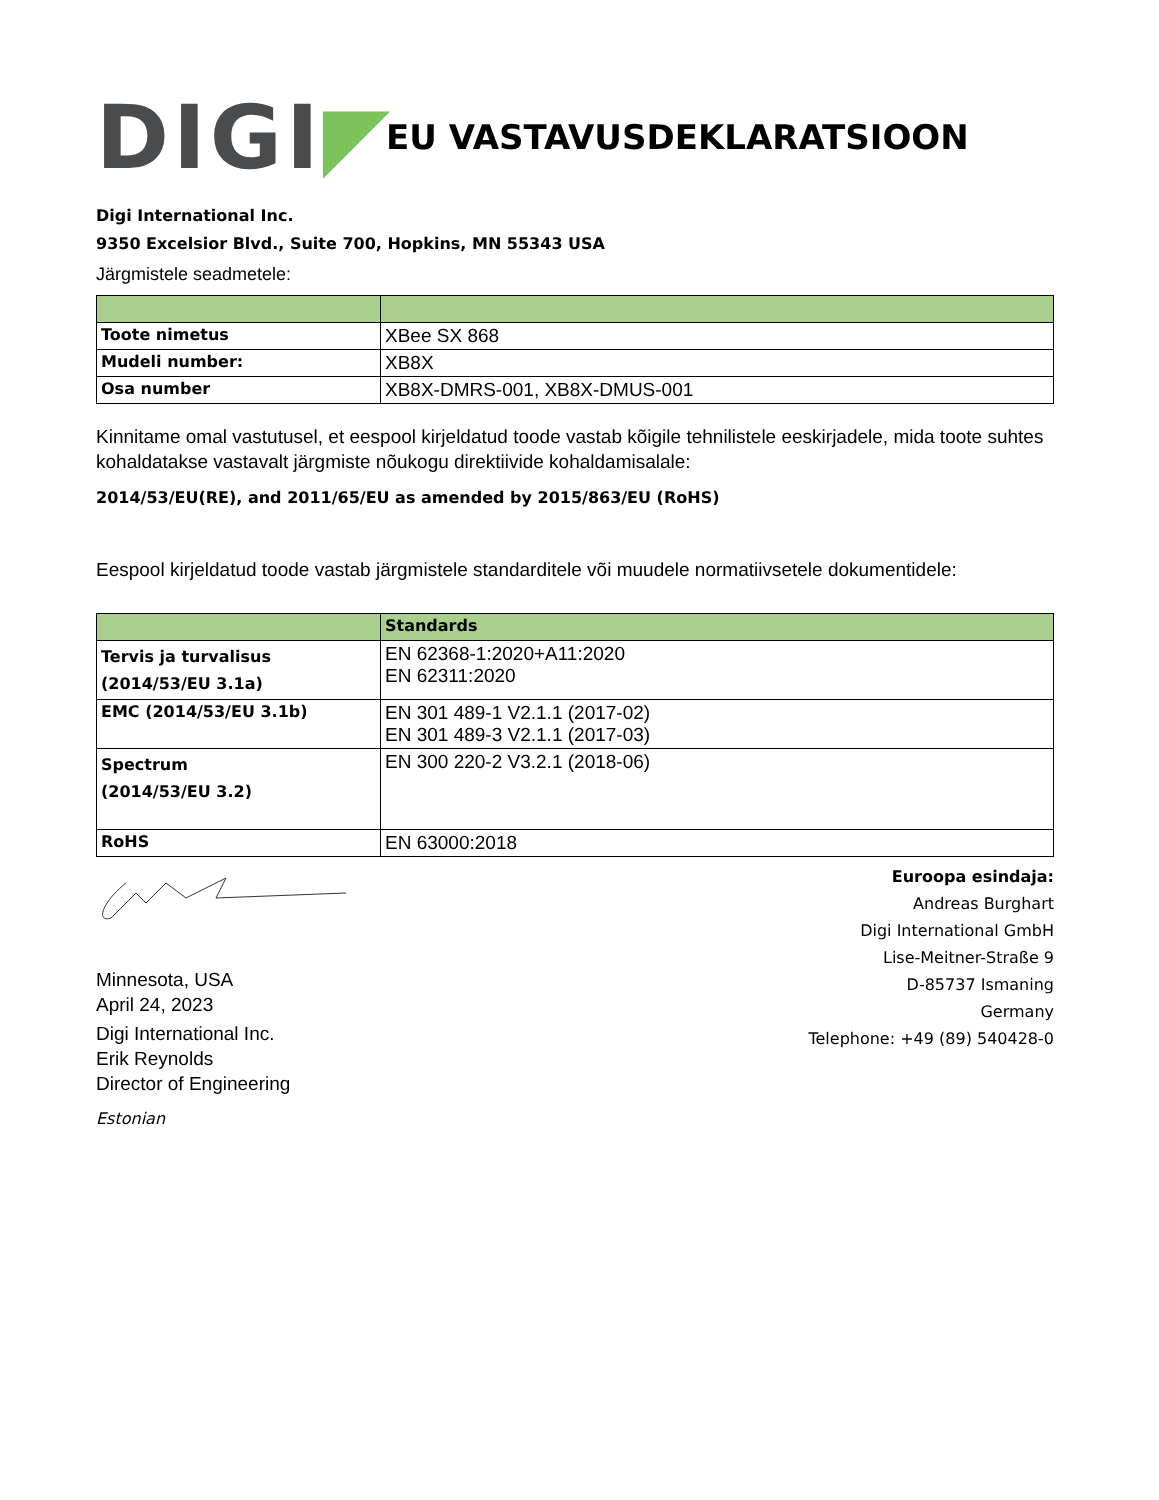DIGI◤
EU VASTAVUSDEKLARATSIOON
Digi International Inc.
9350 Excelsior Blvd., Suite 700, Hopkins, MN 55343 USA
Järgmistele seadmetele:
| Toote nimetus | XBee SX 868 |
| Mudeli number: | XB8X |
| Osa number | XB8X-DMRS-001, XB8X-DMUS-001 |
Kinnitame omal vastutusel, et eespool kirjeldatud toode vastab kõigile tehnilistele eeskirjadele, mida toote suhtes kohaldatakse vastavalt järgmiste nõukogu direktiivide kohaldamisalale:
2014/53/EU(RE), and 2011/65/EU as amended by 2015/863/EU (RoHS)
Eespool kirjeldatud toode vastab järgmistele standarditele või muudele normatiivsetele dokumentidele:
| | Standards |
| --- | --- |
| Tervis ja turvalisus (2014/53/EU 3.1a) | EN 62368-1:2020+A11:2020 EN 62311:2020 |
| EMC (2014/53/EU 3.1b) | EN 301 489-1 V2.1.1 (2017-02) EN 301 489-3 V2.1.1 (2017-03) |
| Spectrum (2014/53/EU 3.2) | EN 300 220-2 V3.2.1 (2018-06) |
| RoHS | EN 63000:2018 |
Minnesota, USA
April 24, 2023
Digi International Inc.
Erik Reynolds
Director of Engineering
Estonian
Euroopa esindaja:
Andreas Burghart
Digi International GmbH
Lise-Meitner-Straße 9
D-85737 Ismaning
Germany
Telephone: +49 (89) 540428-0